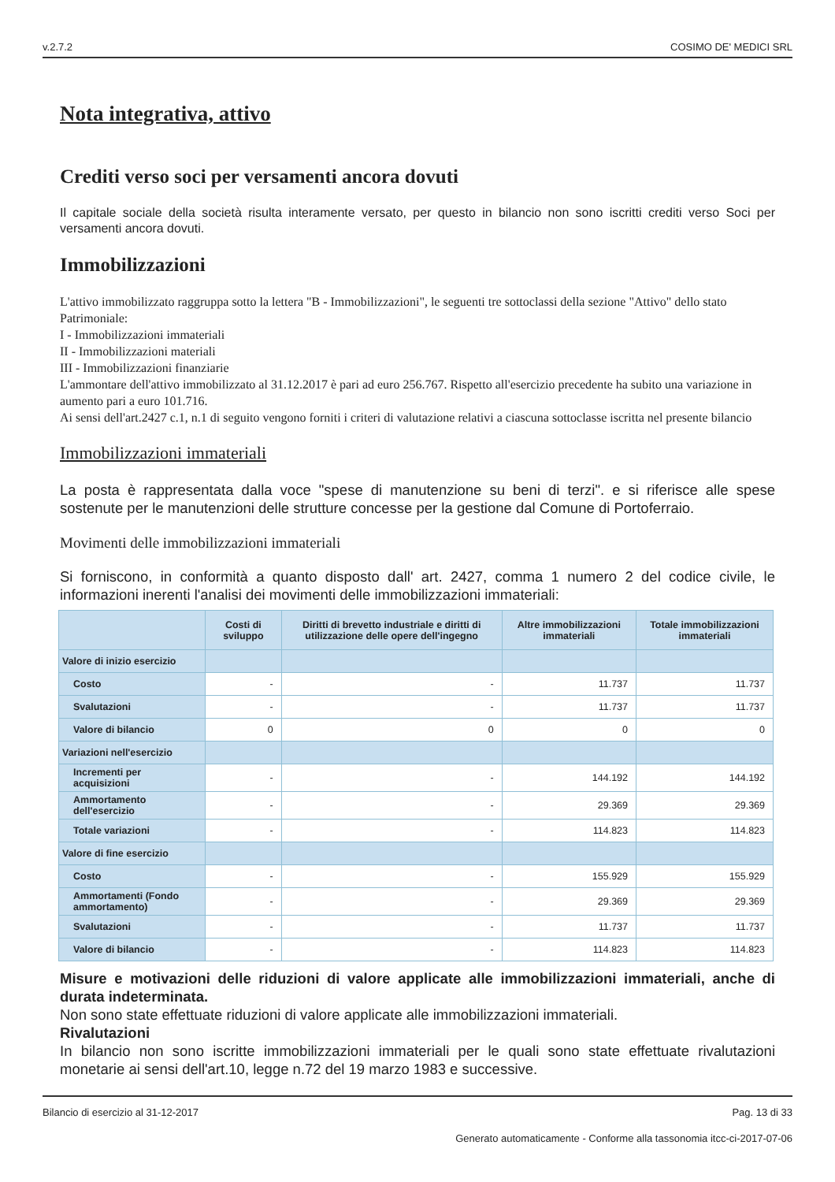v.2.7.2 COSIMO DE' MEDICI SRL
Nota integrativa, attivo
Crediti verso soci per versamenti ancora dovuti
Il capitale sociale della società risulta interamente versato, per questo in bilancio non sono iscritti crediti verso Soci per versamenti ancora dovuti.
Immobilizzazioni
L'attivo immobilizzato raggruppa sotto la lettera "B - Immobilizzazioni", le seguenti tre sottoclassi della sezione "Attivo" dello stato Patrimoniale:
I - Immobilizzazioni immateriali
II - Immobilizzazioni materiali
III - Immobilizzazioni finanziarie
L'ammontare dell'attivo immobilizzato al 31.12.2017 è pari ad euro 256.767. Rispetto all'esercizio precedente ha subito una variazione in aumento pari a euro 101.716.
Ai sensi dell'art.2427 c.1, n.1 di seguito vengono forniti i criteri di valutazione relativi a ciascuna sottoclasse iscritta nel presente bilancio
Immobilizzazioni immateriali
La posta è rappresentata dalla voce "spese di manutenzione su beni di terzi". e si riferisce alle spese sostenute per le manutenzioni delle strutture concesse per la gestione dal Comune di Portoferraio.
Movimenti delle immobilizzazioni immateriali
Si forniscono, in conformità a quanto disposto dall' art. 2427, comma 1 numero 2 del codice civile, le informazioni inerenti l'analisi dei movimenti delle immobilizzazioni immateriali:
| | Costi di sviluppo | Diritti di brevetto industriale e diritti di utilizzazione delle opere dell'ingegno | Altre immobilizzazioni immateriali | Totale immobilizzazioni immateriali |
| --- | --- | --- | --- | --- |
| Valore di inizio esercizio | | | | |
| Costo | - | - | 11.737 | 11.737 |
| Svalutazioni | - | - | 11.737 | 11.737 |
| Valore di bilancio | 0 | 0 | 0 | 0 |
| Variazioni nell'esercizio | | | | |
| Incrementi per acquisizioni | - | - | 144.192 | 144.192 |
| Ammortamento dell'esercizio | - | - | 29.369 | 29.369 |
| Totale variazioni | - | - | 114.823 | 114.823 |
| Valore di fine esercizio | | | | |
| Costo | - | - | 155.929 | 155.929 |
| Ammortamenti (Fondo ammortamento) | - | - | 29.369 | 29.369 |
| Svalutazioni | - | - | 11.737 | 11.737 |
| Valore di bilancio | - | - | 114.823 | 114.823 |
Misure e motivazioni delle riduzioni di valore applicate alle immobilizzazioni immateriali, anche di durata indeterminata.
Non sono state effettuate riduzioni di valore applicate alle immobilizzazioni immateriali.
Rivalutazioni
In bilancio non sono iscritte immobilizzazioni immateriali per le quali sono state effettuate rivalutazioni monetarie ai sensi dell'art.10, legge n.72 del 19 marzo 1983 e successive.
Bilancio di esercizio al 31-12-2017 Pag. 13 di 33
Generato automaticamente - Conforme alla tassonomia itcc-ci-2017-07-06